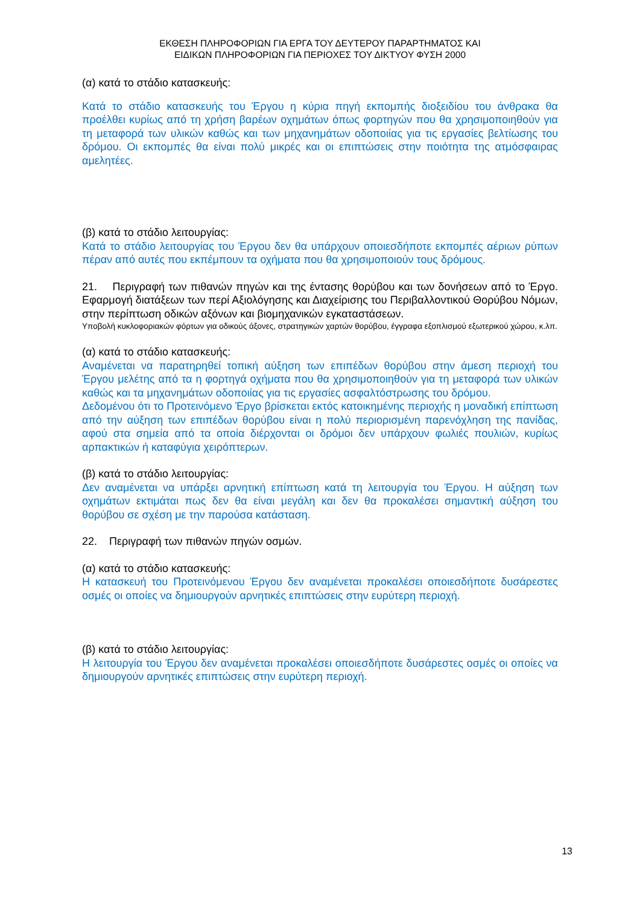ΕΚΘΕΣΗ ΠΛΗΡΟΦΟΡΙΩΝ ΓΙΑ ΕΡΓΑ ΤΟΥ ΔΕΥΤΕΡΟΥ ΠΑΡΑΡΤΗΜΑΤΟΣ ΚΑΙ
ΕΙΔΙΚΩΝ ΠΛΗΡΟΦΟΡΙΩΝ ΓΙΑ ΠΕΡΙΟΧΕΣ ΤΟΥ ΔΙΚΤΥΟΥ ΦΥΣΗ 2000
(α) κατά το στάδιο κατασκευής:
Κατά το στάδιο κατασκευής του Έργου η κύρια πηγή εκπομπής διοξειδίου του άνθρακα θα προέλθει κυρίως από τη χρήση βαρέων οχημάτων όπως φορτηγών που θα χρησιμοποιηθούν για τη μεταφορά των υλικών καθώς και των μηχανημάτων οδοποιίας για τις εργασίες βελτίωσης του δρόμου. Οι εκπομπές θα είναι πολύ μικρές και οι επιπτώσεις στην ποιότητα της ατμόσφαιρας αμελητέες.
(β) κατά το στάδιο λειτουργίας:
Κατά το στάδιο λειτουργίας του Έργου δεν θα υπάρχουν οποιεσδήποτε εκπομπές αέριων ρύπων πέραν από αυτές που εκπέμπουν τα οχήματα που θα χρησιμοποιούν τους δρόμους.
21. Περιγραφή των πιθανών πηγών και της έντασης θορύβου και των δονήσεων από το Έργο. Εφαρμογή διατάξεων των περί Αξιολόγησης και Διαχείρισης του Περιβαλλοντικού Θορύβου Νόμων, στην περίπτωση οδικών αξόνων και βιομηχανικών εγκαταστάσεων.
Υποβολή κυκλοφοριακών φόρτων για οδικούς άξονες, στρατηγικών χαρτών θορύβου, έγγραφα εξοπλισμού εξωτερικού χώρου, κ.λπ.
(α) κατά το στάδιο κατασκευής:
Αναμένεται να παρατηρηθεί τοπική αύξηση των επιπέδων θορύβου στην άμεση περιοχή του Έργου μελέτης από τα η φορτηγά οχήματα που θα χρησιμοποιηθούν για τη μεταφορά των υλικών καθώς και τα μηχανημάτων οδοποιίας για τις εργασίες ασφαλτόστρωσης του δρόμου.
Δεδομένου ότι το Προτεινόμενο Έργο βρίσκεται εκτός κατοικημένης περιοχής η μοναδική επίπτωση από την αύξηση των επιπέδων θορύβου είναι η πολύ περιορισμένη παρενόχληση της πανίδας, αφού στα σημεία από τα οποία διέρχονται οι δρόμοι δεν υπάρχουν φωλιές πουλιών, κυρίως αρπακτικών ή καταφύγια χειρόπτερων.
(β) κατά το στάδιο λειτουργίας:
Δεν αναμένεται να υπάρξει αρνητική επίπτωση κατά τη λειτουργία του Έργου. Η αύξηση των οχημάτων εκτιμάται πως δεν θα είναι μεγάλη και δεν θα προκαλέσει σημαντική αύξηση του θορύβου σε σχέση με την παρούσα κατάσταση.
22. Περιγραφή των πιθανών πηγών οσμών.
(α) κατά το στάδιο κατασκευής:
Η κατασκευή του Προτεινόμενου Έργου δεν αναμένεται προκαλέσει οποιεσδήποτε δυσάρεστες οσμές οι οποίες να δημιουργούν αρνητικές επιπτώσεις στην ευρύτερη περιοχή.
(β) κατά το στάδιο λειτουργίας:
Η λειτουργία του Έργου δεν αναμένεται προκαλέσει οποιεσδήποτε δυσάρεστες οσμές οι οποίες να δημιουργούν αρνητικές επιπτώσεις στην ευρύτερη περιοχή.
13